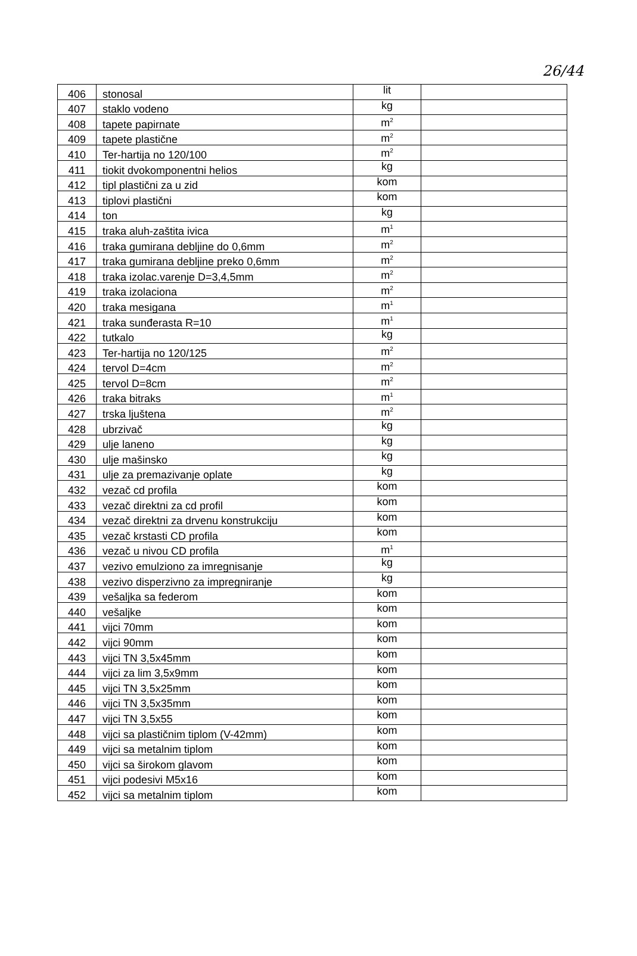26/44
| 406 | stonosal | lit | |
| 407 | staklo vodeno | kg | |
| 408 | tapete papirnate | m<sup>2</sup> | |
| 409 | tapete plastične | m<sup>2</sup> | |
| 410 | Ter-hartija no 120/100 | m<sup>2</sup> | |
| 411 | tiokit dvokomponentni helios | kg | |
| 412 | tipl plastični za u zid | kom | |
| 413 | tiplovi plastični | kom | |
| 414 | ton | kg | |
| 415 | traka aluh-zaštita ivica | m<sup>1</sup> | |
| 416 | traka gumirana debljine do 0,6mm | m<sup>2</sup> | |
| 417 | traka gumirana debljine preko 0,6mm | m<sup>2</sup> | |
| 418 | traka izolac.varenje D=3,4,5mm | m<sup>2</sup> | |
| 419 | traka izolaciona | m<sup>2</sup> | |
| 420 | traka mesigana | m<sup>1</sup> | |
| 421 | traka sunđerasta R=10 | m<sup>1</sup> | |
| 422 | tutkalo | kg | |
| 423 | Ter-hartija no 120/125 | m<sup>2</sup> | |
| 424 | tervol D=4cm | m<sup>2</sup> | |
| 425 | tervol D=8cm | m<sup>2</sup> | |
| 426 | traka bitraks | m<sup>1</sup> | |
| 427 | trska ljuštena | m<sup>2</sup> | |
| 428 | ubrzivač | kg | |
| 429 | ulje laneno | kg | |
| 430 | ulje mašinsko | kg | |
| 431 | ulje za premazivanje oplate | kg | |
| 432 | vezač cd profila | kom | |
| 433 | vezač direktni za cd profil | kom | |
| 434 | vezač direktni za drvenu konstrukciju | kom | |
| 435 | vezač krstasti CD profila | kom | |
| 436 | vezač u nivou CD profila | m<sup>1</sup> | |
| 437 | vezivo emulziono za imregnisanje | kg | |
| 438 | vezivo disperzivno za impregniranje | kg | |
| 439 | vešaljka sa federom | kom | |
| 440 | vešaljke | kom | |
| 441 | vijci 70mm | kom | |
| 442 | vijci 90mm | kom | |
| 443 | vijci TN 3,5x45mm | kom | |
| 444 | vijci za lim 3,5x9mm | kom | |
| 445 | vijci TN 3,5x25mm | kom | |
| 446 | vijci TN 3,5x35mm | kom | |
| 447 | vijci TN 3,5x55 | kom | |
| 448 | vijci sa plastičnim tiplom (V-42mm) | kom | |
| 449 | vijci sa metalnim tiplom | kom | |
| 450 | vijci sa širokom glavom | kom | |
| 451 | vijci podesivi M5x16 | kom | |
| 452 | vijci sa metalnim tiplom | kom | |